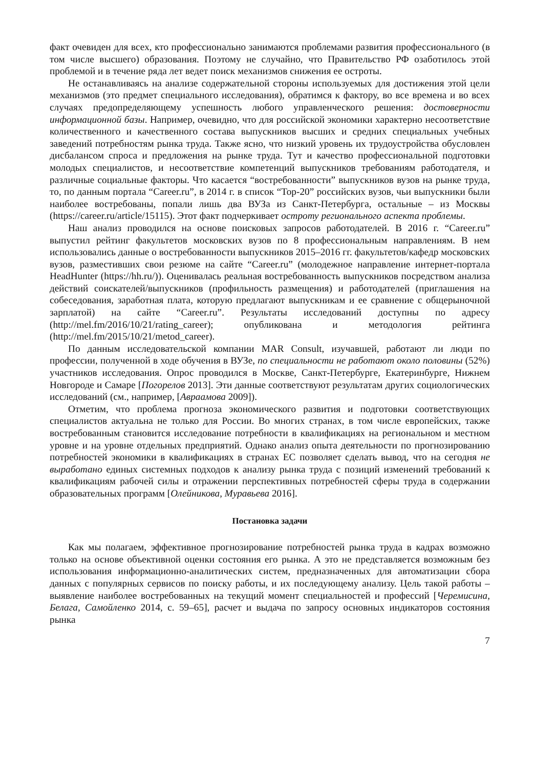факт очевиден для всех, кто профессионально занимаются проблемами развития профессионального (в том числе высшего) образования. Поэтому не случайно, что Правительство РФ озаботилось этой проблемой и в течение ряда лет ведет поиск механизмов снижения ее остроты.
Не останавливаясь на анализе содержательной стороны используемых для достижения этой цели механизмов (это предмет специального исследования), обратимся к фактору, во все времена и во всех случаях предопределяющему успешность любого управленческого решения: достоверности информационной базы. Например, очевидно, что для российской экономики характерно несоответствие количественного и качественного состава выпускников высших и средних специальных учебных заведений потребностям рынка труда. Также ясно, что низкий уровень их трудоустройства обусловлен дисбалансом спроса и предложения на рынке труда. Тут и качество профессиональной подготовки молодых специалистов, и несоответствие компетенций выпускников требованиям работодателя, и различные социальные факторы. Что касается “востребованности” выпускников вузов на рынке труда, то, по данным портала “Career.ru”, в 2014 г. в список “Top-20” российских вузов, чьи выпускники были наиболее востребованы, попали лишь два ВУЗа из Санкт-Петербурга, остальные – из Москвы (https://career.ru/article/15115). Этот факт подчеркивает остроту регионального аспекта проблемы.
Наш анализ проводился на основе поисковых запросов работодателей. В 2016 г. “Career.ru” выпустил рейтинг факультетов московских вузов по 8 профессиональным направлениям. В нем использовались данные о востребованности выпускников 2015–2016 гг. факультетов/кафедр московских вузов, разместивших свои резюме на сайте “Career.ru” (молодежное направление интернет-портала HeadHunter (https://hh.ru/)). Оценивалась реальная востребованность выпускников посредством анализа действий соискателей/выпускников (профильность размещения) и работодателей (приглашения на собеседования, заработная плата, которую предлагают выпускникам и ее сравнение с общерыночной зарплатой) на сайте “Career.ru”. Результаты исследований доступны по адресу (http://mel.fm/2016/10/21/rating_career); опубликована и методология рейтинга (http://mel.fm/2015/10/21/metod_career).
По данным исследовательской компании MAR Consult, изучавшей, работают ли люди по профессии, полученной в ходе обучения в ВУЗе, по специальности не работают около половины (52%) участников исследования. Опрос проводился в Москве, Санкт-Петербурге, Екатеринбурге, Нижнем Новгороде и Самаре [Погорелов 2013]. Эти данные соответствуют результатам других социологических исследований (см., например, [Авраамова 2009]).
Отметим, что проблема прогноза экономического развития и подготовки соответствующих специалистов актуальна не только для России. Во многих странах, в том числе европейских, также востребованным становится исследование потребности в квалификациях на региональном и местном уровне и на уровне отдельных предприятий. Однако анализ опыта деятельности по прогнозированию потребностей экономики в квалификациях в странах ЕС позволяет сделать вывод, что на сегодня не выработано единых системных подходов к анализу рынка труда с позиций изменений требований к квалификациям рабочей силы и отражении перспективных потребностей сферы труда в содержании образовательных программ [Олейникова, Муравьева 2016].
Постановка задачи
Как мы полагаем, эффективное прогнозирование потребностей рынка труда в кадрах возможно только на основе объективной оценки состояния его рынка. А это не представляется возможным без использования информационно-аналитических систем, предназначенных для автоматизации сбора данных с популярных сервисов по поиску работы, и их последующему анализу. Цель такой работы – выявление наиболее востребованных на текущий момент специальностей и профессий [Черемисина, Белага, Самойленко 2014, с. 59–65], расчет и выдача по запросу основных индикаторов состояния рынка
7